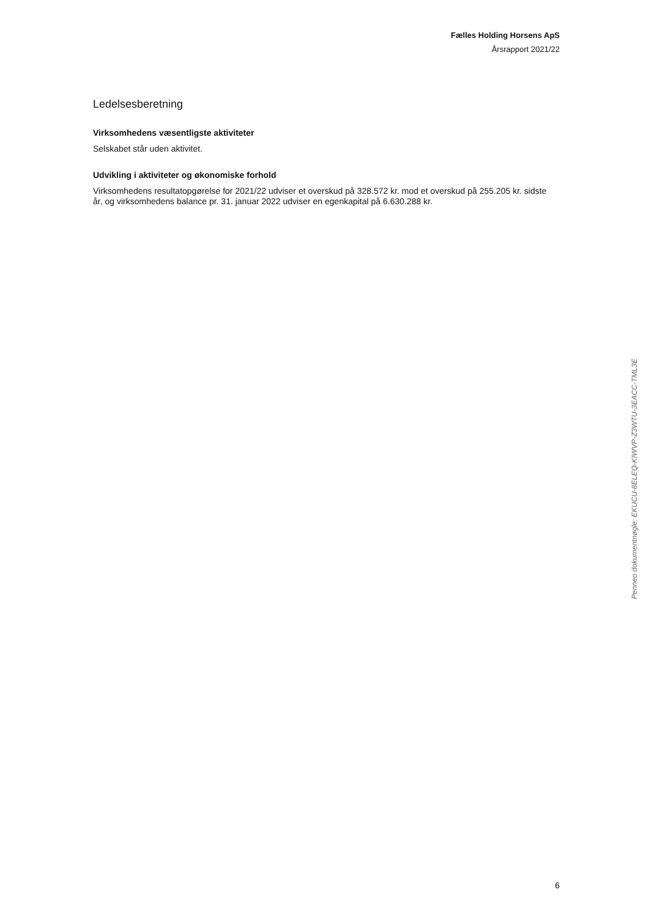Fælles Holding Horsens ApS
Årsrapport 2021/22
Ledelsesberetning
Virksomhedens væsentligste aktiviteter
Selskabet står uden aktivitet.
Udvikling i aktiviteter og økonomiske forhold
Virksomhedens resultatopgørelse for 2021/22 udviser et overskud på 328.572 kr. mod et overskud på 255.205 kr. sidste år, og virksomhedens balance pr. 31. januar 2022 udviser en egenkapital på 6.630.288 kr.
Penneo dokumentnøgle: EKUCU-8ELEQ-KIWVP-Z3WTU-3EACC-TML3E
6